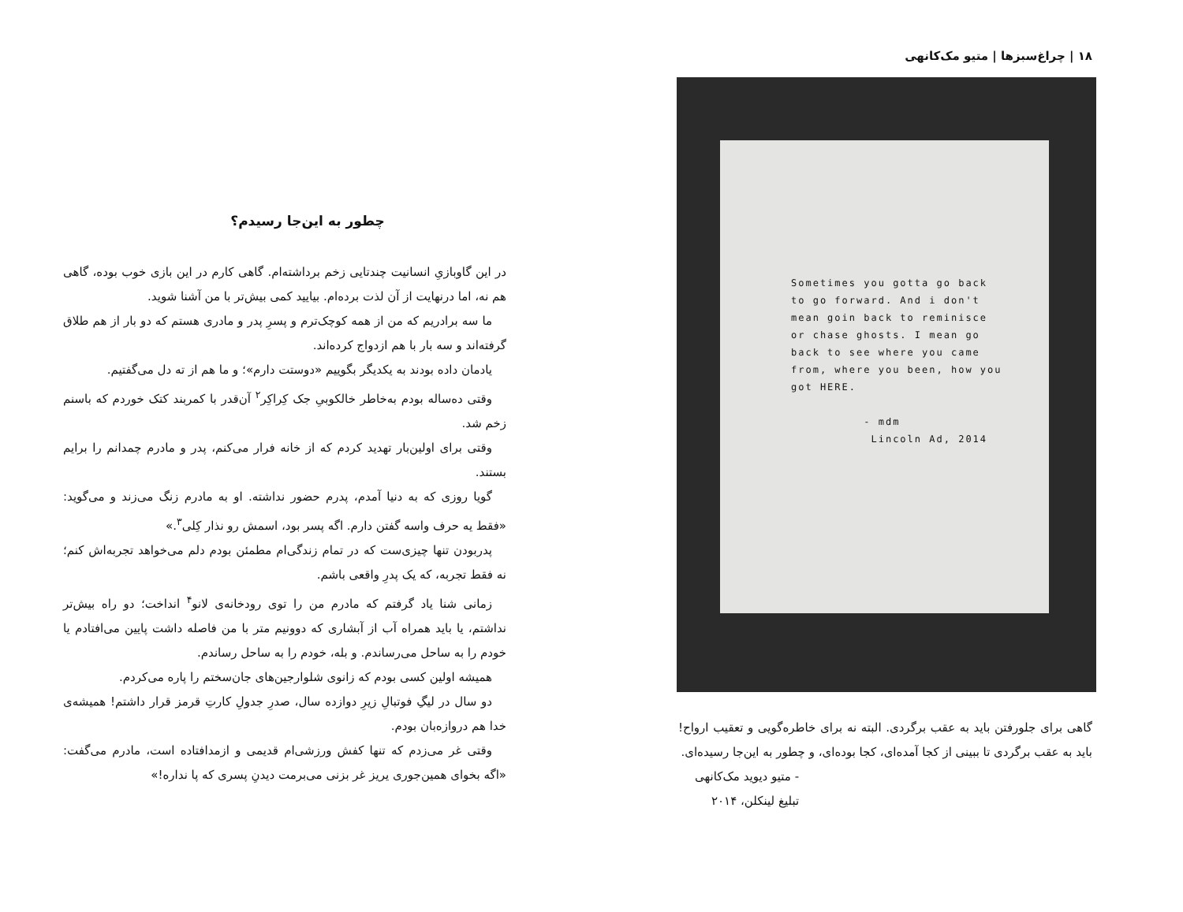۱۸ | چراغ‌سبزها | متیو مک‌کانهی
Sometimes you gotta go back
to go forward. And i don't
mean goin back to reminisce
or chase ghosts. I mean go
back to see where you came
from, where you been, how you
got HERE.
- mdm
Lincoln Ad, 2014
گاهی برای جلورفتن باید به عقب برگردی. البته نه برای خاطره‌گویی و تعقیب ارواح! باید به عقب برگردی تا ببینی از کجا آمده‌ای، کجا بوده‌ای، و چطور به این‌جا رسیده‌ای.
- متیو دیوید مک‌کانهی
تبلیغ لینکلن، ۲۰۱۴
چطور به این‌جا رسیدم؟
در این گاوبازیِ انسانیت چندتایی زخم برداشته‌ام. گاهی کارم در این بازی خوب بوده، گاهی هم نه، اما درنهایت از آن لذت برده‌ام. بیایید کمی بیش‌تر با من آشنا شوید.
ما سه برادریم که من از همه کوچک‌ترم و پسرِ پدر و مادری هستم که دو بار از هم طلاق گرفته‌اند و سه بار با هم ازدواج کرده‌اند.
یادمان داده بودند به یکدیگر بگوییم «دوستت دارم»؛ و ما هم از ته دل می‌گفتیم.
وقتی ده‌ساله بودم به‌خاطر خالکوبیِ جک کِراکِر<sup>۲</sup> آن‌قدر با کمربند کتک خوردم که باسنم زخم شد.
وقتی برای اولین‌بار تهدید کردم که از خانه فرار می‌کنم، پدر و مادرم چمدانم را برایم بستند.
گویا روزی که به دنیا آمدم، پدرم حضور نداشته. او به مادرم زنگ می‌زند و می‌گوید: «فقط یه حرف واسه گفتن دارم. اگه پسر بود، اسمش رو نذار کِلی<sup>۳</sup>.»
پدربودن تنها چیزی‌ست که در تمام زندگی‌ام مطمئن بودم دلم می‌خواهد تجربه‌اش کنم؛ نه فقط تجربه، که یک پدرِ واقعی باشم.
زمانی شنا یاد گرفتم که مادرم من را توی رودخانه‌ی لانو<sup>۴</sup> انداخت؛ دو راه بیش‌تر نداشتم، یا باید همراه آب از آبشاری که دوونیم متر با من فاصله داشت پایین می‌افتادم یا خودم را به ساحل می‌رساندم. و بله، خودم را به ساحل رساندم.
همیشه اولین کسی بودم که زانوی شلوارجین‌های جان‌سختم را پاره می‌کردم.
دو سال در لیگِ فوتبالِ زیرِ دوازده سال، صدرِ جدولِ کارتِ قرمز قرار داشتم! همیشه‌ی خدا هم دروازه‌بان بودم.
وقتی غر می‌زدم که تنها کفش ورزشی‌ام قدیمی و ازمدافتاده است، مادرم می‌گفت: «اگه بخوای همین‌جوری یریز غر بزنی می‌برمت دیدنِ پسری که پا نداره!»